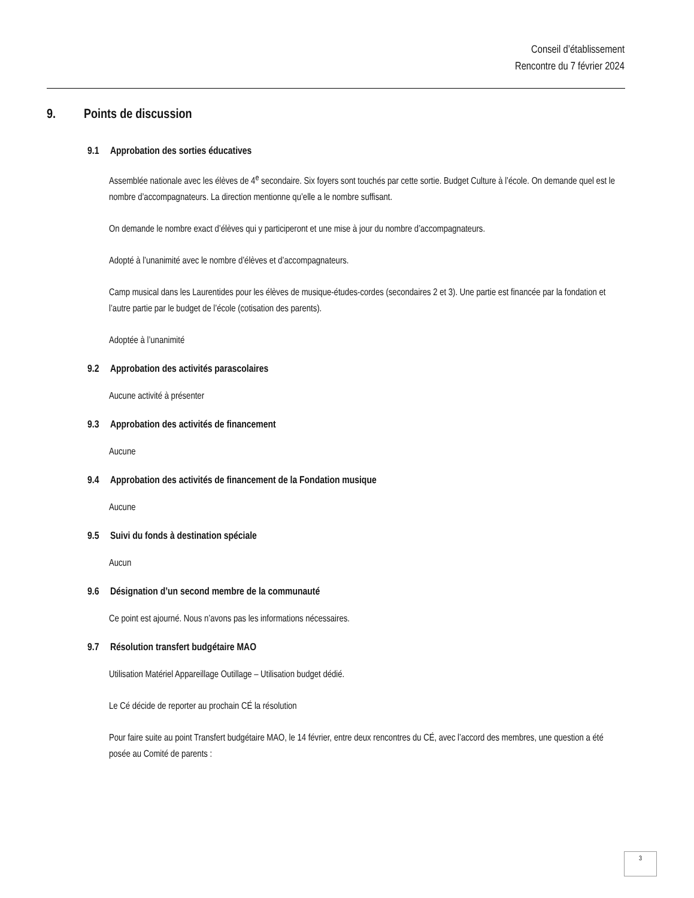Conseil d’établissement
Rencontre du 7 février 2024
9. Points de discussion
9.1 Approbation des sorties éducatives
Assemblée nationale avec les élèves de 4<sup>e</sup> secondaire. Six foyers sont touchés par cette sortie. Budget Culture à l’école. On demande quel est le nombre d’accompagnateurs. La direction mentionne qu’elle a le nombre suffisant.
On demande le nombre exact d’élèves qui y participeront et une mise à jour du nombre d’accompagnateurs.
Adopté à l’unanimité avec le nombre d’élèves et d’accompagnateurs.
Camp musical dans les Laurentides pour les élèves de musique-études-cordes (secondaires 2 et 3). Une partie est financée par la fondation et l’autre partie par le budget de l’école (cotisation des parents).
Adoptée à l’unanimité
9.2 Approbation des activités parascolaires
Aucune activité à présenter
9.3 Approbation des activités de financement
Aucune
9.4 Approbation des activités de financement de la Fondation musique
Aucune
9.5 Suivi du fonds à destination spéciale
Aucun
9.6 Désignation d’un second membre de la communauté
Ce point est ajourné. Nous n’avons pas les informations nécessaires.
9.7 Résolution transfert budgétaire MAO
Utilisation Matériel Appareillage Outillage – Utilisation budget dédié.
Le Cé décide de reporter au prochain CÉ la résolution
Pour faire suite au point Transfert budgétaire MAO, le 14 février, entre deux rencontres du CÉ, avec l’accord des membres, une question a été posée au Comité de parents :
3